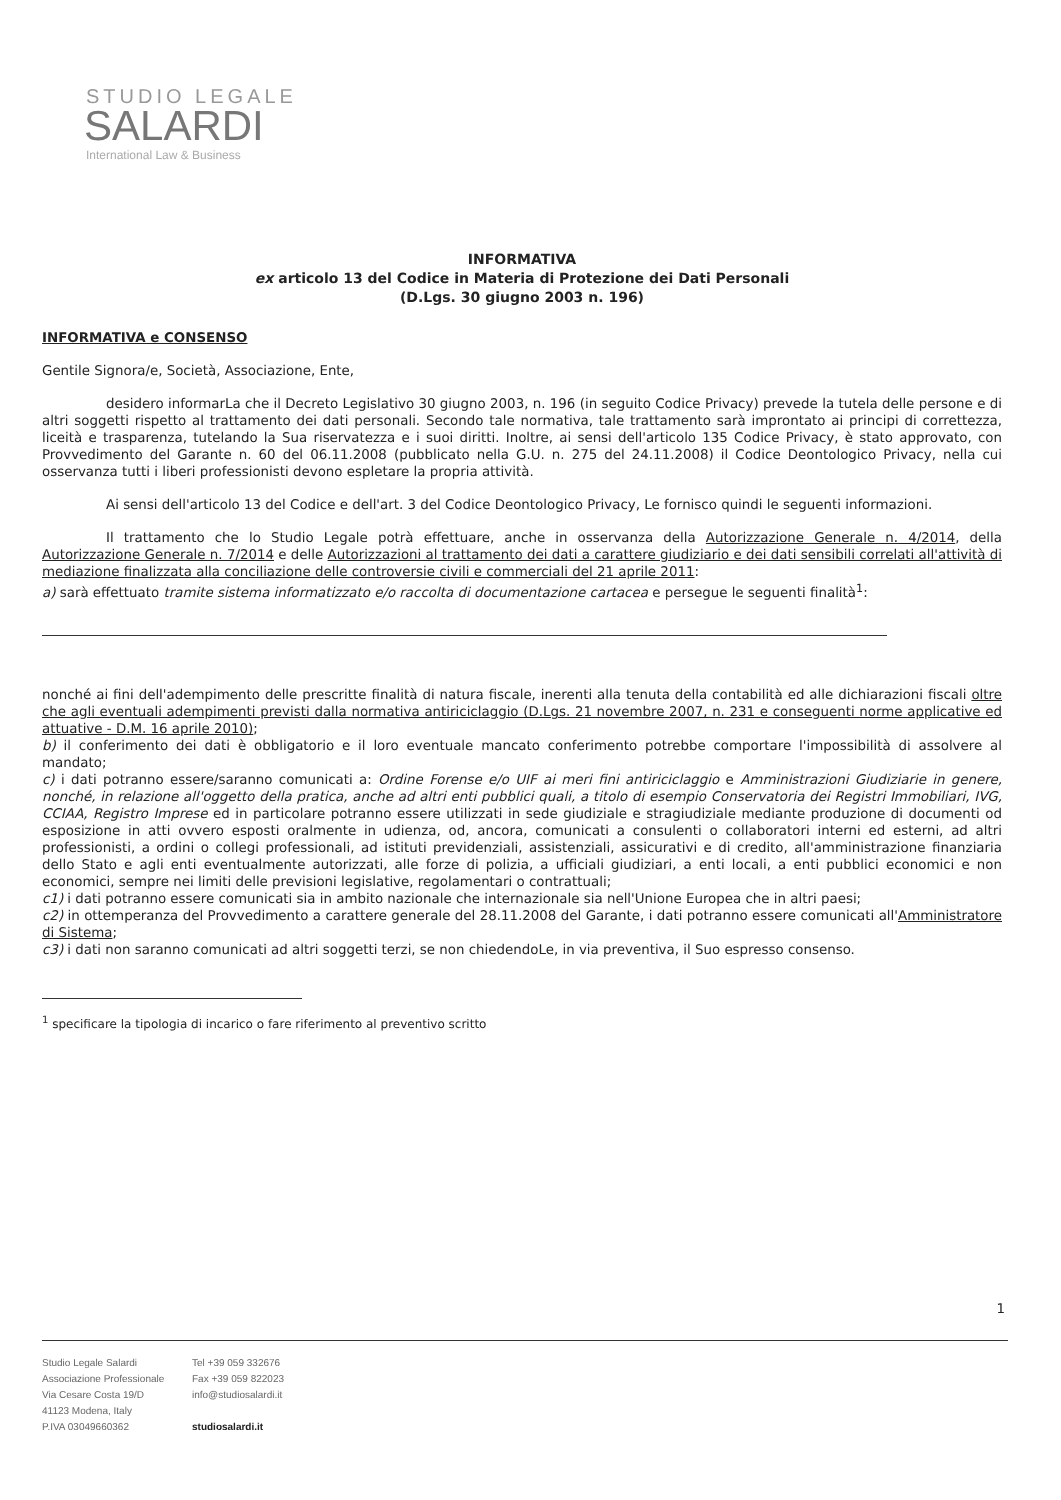STUDIO LEGALE
SALARDI
International Law & Business
INFORMATIVA
ex articolo 13 del Codice in Materia di Protezione dei Dati Personali
(D.Lgs. 30 giugno 2003 n. 196)
INFORMATIVA e CONSENSO
Gentile Signora/e, Società, Associazione, Ente,
desidero informarLa che il Decreto Legislativo 30 giugno 2003, n. 196 (in seguito Codice Privacy) prevede la tutela delle persone e di altri soggetti rispetto al trattamento dei dati personali. Secondo tale normativa, tale trattamento sarà improntato ai principi di correttezza, liceità e trasparenza, tutelando la Sua riservatezza e i suoi diritti. Inoltre, ai sensi dell'articolo 135 Codice Privacy, è stato approvato, con Provvedimento del Garante n. 60 del 06.11.2008 (pubblicato nella G.U. n. 275 del 24.11.2008) il Codice Deontologico Privacy, nella cui osservanza tutti i liberi professionisti devono espletare la propria attività.
Ai sensi dell'articolo 13 del Codice e dell'art. 3 del Codice Deontologico Privacy, Le fornisco quindi le seguenti informazioni.
Il trattamento che lo Studio Legale potrà effettuare, anche in osservanza della Autorizzazione Generale n. 4/2014, della Autorizzazione Generale n. 7/2014 e delle Autorizzazioni al trattamento dei dati a carattere giudiziario e dei dati sensibili correlati all'attività di mediazione finalizzata alla conciliazione delle controversie civili e commerciali del 21 aprile 2011:
a) sarà effettuato tramite sistema informatizzato e/o raccolta di documentazione cartacea e persegue le seguenti finalità<sup>1</sup>:
nonché ai fini dell'adempimento delle prescritte finalità di natura fiscale, inerenti alla tenuta della contabilità ed alle dichiarazioni fiscali oltre che agli eventuali adempimenti previsti dalla normativa antiriciclaggio (D.Lgs. 21 novembre 2007, n. 231 e conseguenti norme applicative ed attuative - D.M. 16 aprile 2010);
b) il conferimento dei dati è obbligatorio e il loro eventuale mancato conferimento potrebbe comportare l'impossibilità di assolvere al mandato;
c) i dati potranno essere/saranno comunicati a: Ordine Forense e/o UIF ai meri fini antiriciclaggio e Amministrazioni Giudiziarie in genere, nonché, in relazione all'oggetto della pratica, anche ad altri enti pubblici quali, a titolo di esempio Conservatoria dei Registri Immobiliari, IVG, CCIAA, Registro Imprese ed in particolare potranno essere utilizzati in sede giudiziale e stragiudiziale mediante produzione di documenti od esposizione in atti ovvero esposti oralmente in udienza, od, ancora, comunicati a consulenti o collaboratori interni ed esterni, ad altri professionisti, a ordini o collegi professionali, ad istituti previdenziali, assistenziali, assicurativi e di credito, all'amministrazione finanziaria dello Stato e agli enti eventualmente autorizzati, alle forze di polizia, a ufficiali giudiziari, a enti locali, a enti pubblici economici e non economici, sempre nei limiti delle previsioni legislative, regolamentari o contrattuali;
c1) i dati potranno essere comunicati sia in ambito nazionale che internazionale sia nell'Unione Europea che in altri paesi;
c2) in ottemperanza del Provvedimento a carattere generale del 28.11.2008 del Garante, i dati potranno essere comunicati all'Amministratore di Sistema;
c3) i dati non saranno comunicati ad altri soggetti terzi, se non chiedendoLe, in via preventiva, il Suo espresso consenso.
<sup>1</sup> specificare la tipologia di incarico o fare riferimento al preventivo scritto
1
Studio Legale Salardi
Associazione Professionale
Via Cesare Costa 19/D
41123 Modena, Italy
P.IVA 03049660362
Tel +39 059 332676
Fax +39 059 822023
info@studiosalardi.it
studiosalardi.it